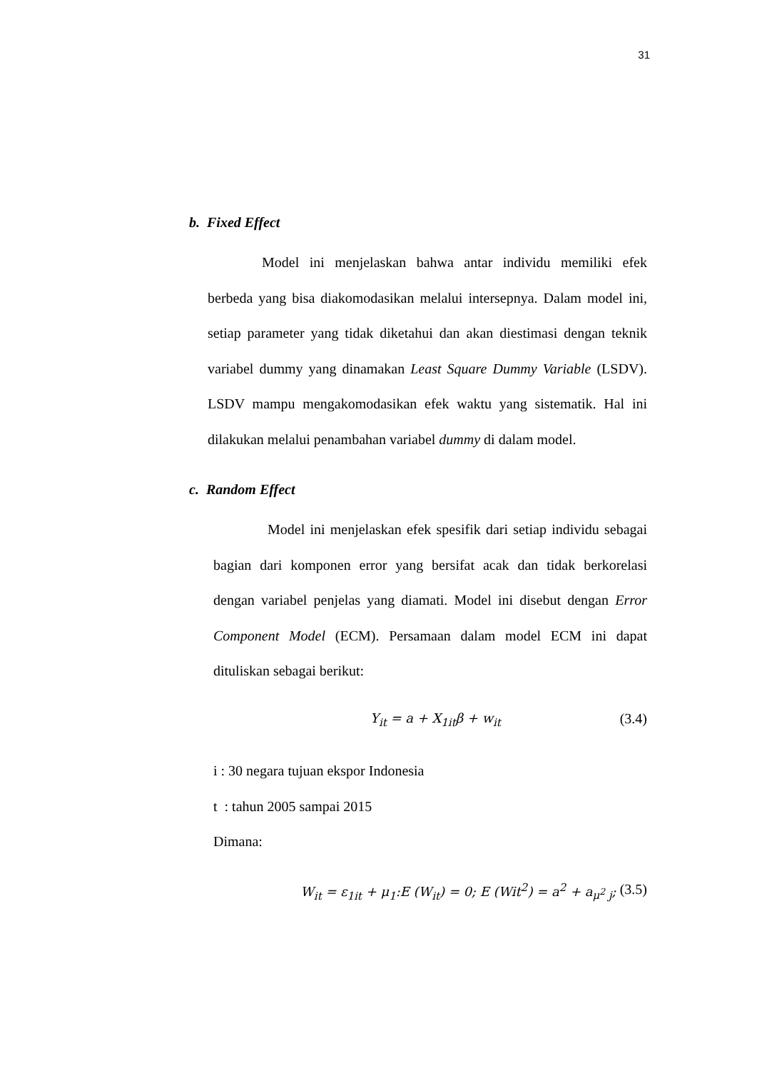31
b. Fixed Effect
Model ini menjelaskan bahwa antar individu memiliki efek berbeda yang bisa diakomodasikan melalui intersepnya. Dalam model ini, setiap parameter yang tidak diketahui dan akan diestimasi dengan teknik variabel dummy yang dinamakan Least Square Dummy Variable (LSDV). LSDV mampu mengakomodasikan efek waktu yang sistematik. Hal ini dilakukan melalui penambahan variabel dummy di dalam model.
c. Random Effect
Model ini menjelaskan efek spesifik dari setiap individu sebagai bagian dari komponen error yang bersifat acak dan tidak berkorelasi dengan variabel penjelas yang diamati. Model ini disebut dengan Error Component Model (ECM). Persamaan dalam model ECM ini dapat dituliskan sebagai berikut:
Y<sub>it</sub> = a + X<sub>1it</sub>β + w<sub>it</sub> (3.4)
i : 30 negara tujuan ekspor Indonesia
t : tahun 2005 sampai 2015
Dimana:
W<sub>it</sub> = ε<sub>1it</sub> + μ<sub>1</sub>:E (W<sub>it</sub>) = 0; E (Wit<sup>2</sup>) = a<sup>2</sup> + a<sub>μ<sup>2</sup> j</sub>; (3.5)